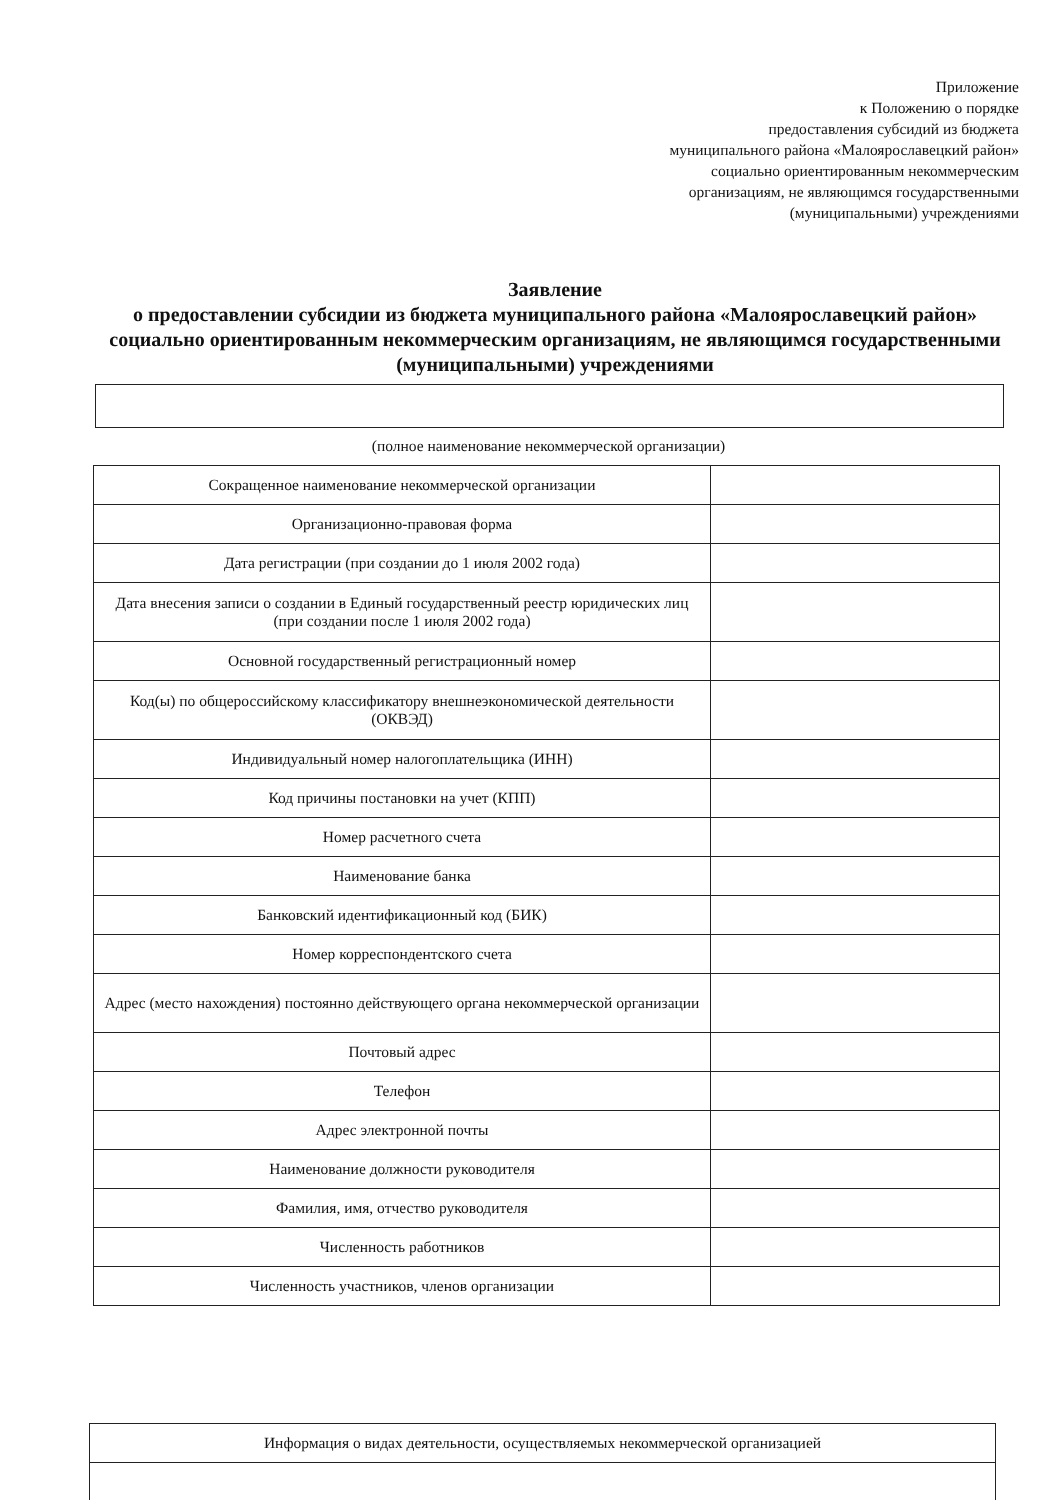Приложение
к Положению о порядке
предоставления субсидий из бюджета
муниципального района «Малоярославецкий район»
социально ориентированным некоммерческим
организациям, не являющимся государственными
(муниципальными) учреждениями
Заявление
о предоставлении субсидии из бюджета муниципального района «Малоярославецкий район» социально ориентированным некоммерческим организациям, не являющимся государственными (муниципальными) учреждениями
(полное наименование некоммерческой организации)
| Сокращенное наименование некоммерческой организации | |
| Организационно-правовая форма | |
| Дата регистрации (при создании до 1 июля 2002 года) | |
| Дата внесения записи о создании в Единый государственный реестр юридических лиц (при создании после 1 июля 2002 года) | |
| Основной государственный регистрационный номер | |
| Код(ы) по общероссийскому классификатору внешнеэкономической деятельности (ОКВЭД) | |
| Индивидуальный номер налогоплательщика (ИНН) | |
| Код причины постановки на учет (КПП) | |
| Номер расчетного счета | |
| Наименование банка | |
| Банковский идентификационный код (БИК) | |
| Номер корреспондентского счета | |
| Адрес (место нахождения) постоянно действующего органа некоммерческой организации | |
| Почтовый адрес | |
| Телефон | |
| Адрес электронной почты | |
| Наименование должности руководителя | |
| Фамилия, имя, отчество руководителя | |
| Численность работников | |
| Численность участников, членов организации | |
| Информация о видах деятельности, осуществляемых некоммерческой организацией |